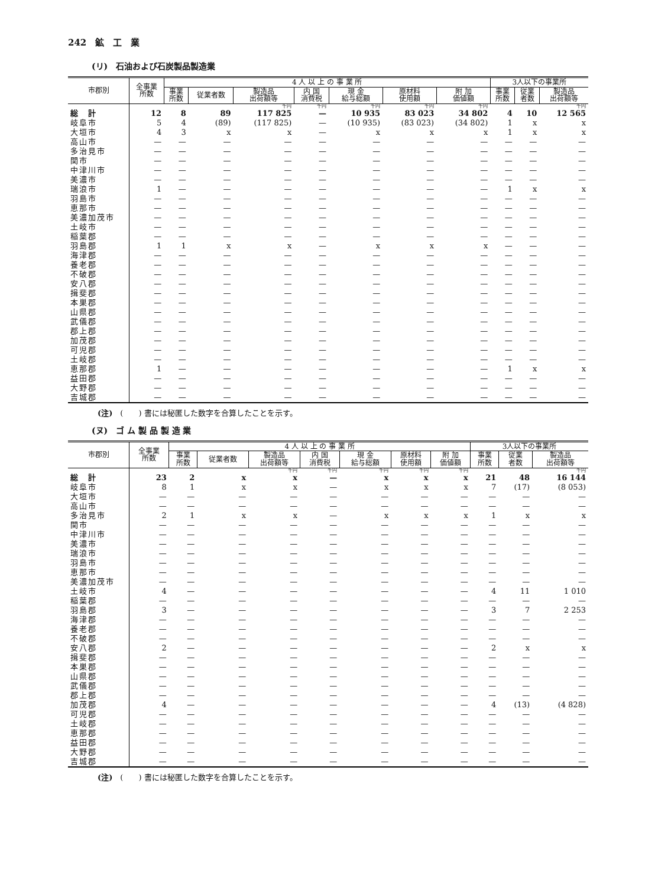242　鉱　工　業
(リ)　石油および石炭製品製造業
| 市郡別 | 全事業 所数 | 4 人 以 上 の 事 業 所 | | | | | | | 3人以下の事業所 | | |
| --- | --- | --- | --- | --- | --- | --- | --- | --- | --- | --- | --- |
| | | 事業 所数 | 従業者数 | 製造品 出荷額等 | 内 国 消費税 | 現 金 給与総額 | 原材料 使用額 | 附 加 価値額 | 事業 所数 | 従業 者数 | 製造品 出荷額等 |
| | | | | 千円 | 千円 | 千円 | 千円 | 千円 | | | 千円 |
| 総 計 | 12 | 8 | 89 | 117 825 | — | 10 935 | 83 023 | 34 802 | 4 | 10 | 12 565 |
| 岐阜市 | 5 | 4 | (89) | (117 825) | — | (10 935) | (83 023) | (34 802) | 1 | x | x |
| 大垣市 | 4 | 3 | x | x | — | x | x | x | 1 | x | x |
| 高山市 | — | — | — | — | — | — | — | — | — | — | — |
| 多治見市 | — | — | — | — | — | — | — | — | — | — | — |
| 関市 | — | — | — | — | — | — | — | — | — | — | — |
| 中津川市 | — | — | — | — | — | — | — | — | — | — | — |
| 美濃市 | — | — | — | — | — | — | — | — | — | — | — |
| 瑞浪市 | 1 | — | — | — | — | — | — | — | 1 | x | x |
| 羽島市 | — | — | — | — | — | — | — | — | — | — | — |
| 恵那市 | — | — | — | — | — | — | — | — | — | — | — |
| 美濃加茂市 | — | — | — | — | — | — | — | — | — | — | — |
| 土岐市 | — | — | — | — | — | — | — | — | — | — | — |
| 稲葉郡 | — | — | — | — | — | — | — | — | — | — | — |
| 羽島郡 | 1 | 1 | x | x | — | x | x | x | — | — | — |
| 海津郡 | — | — | — | — | — | — | — | — | — | — | — |
| 養老郡 | — | — | — | — | — | — | — | — | — | — | — |
| 不破郡 | — | — | — | — | — | — | — | — | — | — | — |
| 安八郡 | — | — | — | — | — | — | — | — | — | — | — |
| 揖斐郡 | — | — | — | — | — | — | — | — | — | — | — |
| 本巣郡 | — | — | — | — | — | — | — | — | — | — | — |
| 山県郡 | — | — | — | — | — | — | — | — | — | — | — |
| 武儀郡 | — | — | — | — | — | — | — | — | — | — | — |
| 郡上郡 | — | — | — | — | — | — | — | — | — | — | — |
| 加茂郡 | — | — | — | — | — | — | — | — | — | — | — |
| 可児郡 | — | — | — | — | — | — | — | — | — | — | — |
| 土岐郡 | — | — | — | — | — | — | — | — | — | — | — |
| 恵那郡 | 1 | — | — | — | — | — | — | — | 1 | x | x |
| 益田郡 | — | — | — | — | — | — | — | — | — | — | — |
| 大野郡 | — | — | — | — | — | — | — | — | — | — | — |
| 吉城郡 | — | — | — | — | — | — | — | — | — | — | — |
(注)　(　　) 書には秘匿した数字を合算したことを示す。
(ヌ)　ゴ ム 製 品 製 造 業
| 市郡別 | 全事業 所数 | 4 人 以 上 の 事 業 所 | | | | | | | 3人以下の事業所 | | |
| --- | --- | --- | --- | --- | --- | --- | --- | --- | --- | --- | --- |
| | | 事業 所数 | 従業者数 | 製造品 出荷額等 | 内 国 消費税 | 現 金 給与総額 | 原材料 使用額 | 附 加 価値額 | 事業 所数 | 従業 者数 | 製造品 出荷額等 |
| | | | | 千円 | 千円 | 千円 | 千円 | 千円 | | | 千円 |
| 総 計 | 23 | 2 | x | x | — | x | x | x | 21 | 48 | 16 144 |
| 岐阜市 | 8 | 1 | x | x | — | x | x | x | 7 | (17) | (8 053) |
| 大垣市 | — | — | — | — | — | — | — | — | — | — | — |
| 高山市 | — | — | — | — | — | — | — | — | — | — | — |
| 多治見市 | 2 | 1 | x | x | — | x | x | x | 1 | x | x |
| 関市 | — | — | — | — | — | — | — | — | — | — | — |
| 中津川市 | — | — | — | — | — | — | — | — | — | — | — |
| 美濃市 | — | — | — | — | — | — | — | — | — | — | — |
| 瑞浪市 | — | — | — | — | — | — | — | — | — | — | — |
| 羽島市 | — | — | — | — | — | — | — | — | — | — | — |
| 恵那市 | — | — | — | — | — | — | — | — | — | — | — |
| 美濃加茂市 | — | — | — | — | — | — | — | — | — | — | — |
| 土岐市 | 4 | — | — | — | — | — | — | — | 4 | 11 | 1 010 |
| 稲葉郡 | — | — | — | — | — | — | — | — | — | — | — |
| 羽島郡 | 3 | — | — | — | — | — | — | — | 3 | 7 | 2 253 |
| 海津郡 | — | — | — | — | — | — | — | — | — | — | — |
| 養老郡 | — | — | — | — | — | — | — | — | — | — | — |
| 不破郡 | — | — | — | — | — | — | — | — | — | — | — |
| 安八郡 | 2 | — | — | — | — | — | — | — | 2 | x | x |
| 揖斐郡 | — | — | — | — | — | — | — | — | — | — | — |
| 本巣郡 | — | — | — | — | — | — | — | — | — | — | — |
| 山県郡 | — | — | — | — | — | — | — | — | — | — | — |
| 武儀郡 | — | — | — | — | — | — | — | — | — | — | — |
| 郡上郡 | — | — | — | — | — | — | — | — | — | — | — |
| 加茂郡 | 4 | — | — | — | — | — | — | — | 4 | (13) | (4 828) |
| 可児郡 | — | — | — | — | — | — | — | — | — | — | — |
| 土岐郡 | — | — | — | — | — | — | — | — | — | — | — |
| 恵那郡 | — | — | — | — | — | — | — | — | — | — | — |
| 益田郡 | — | — | — | — | — | — | — | — | — | — | — |
| 大野郡 | — | — | — | — | — | — | — | — | — | — | — |
| 吉城郡 | — | — | — | — | — | — | — | — | — | — | — |
(注)　(　　) 書には秘匿した数字を合算したことを示す。